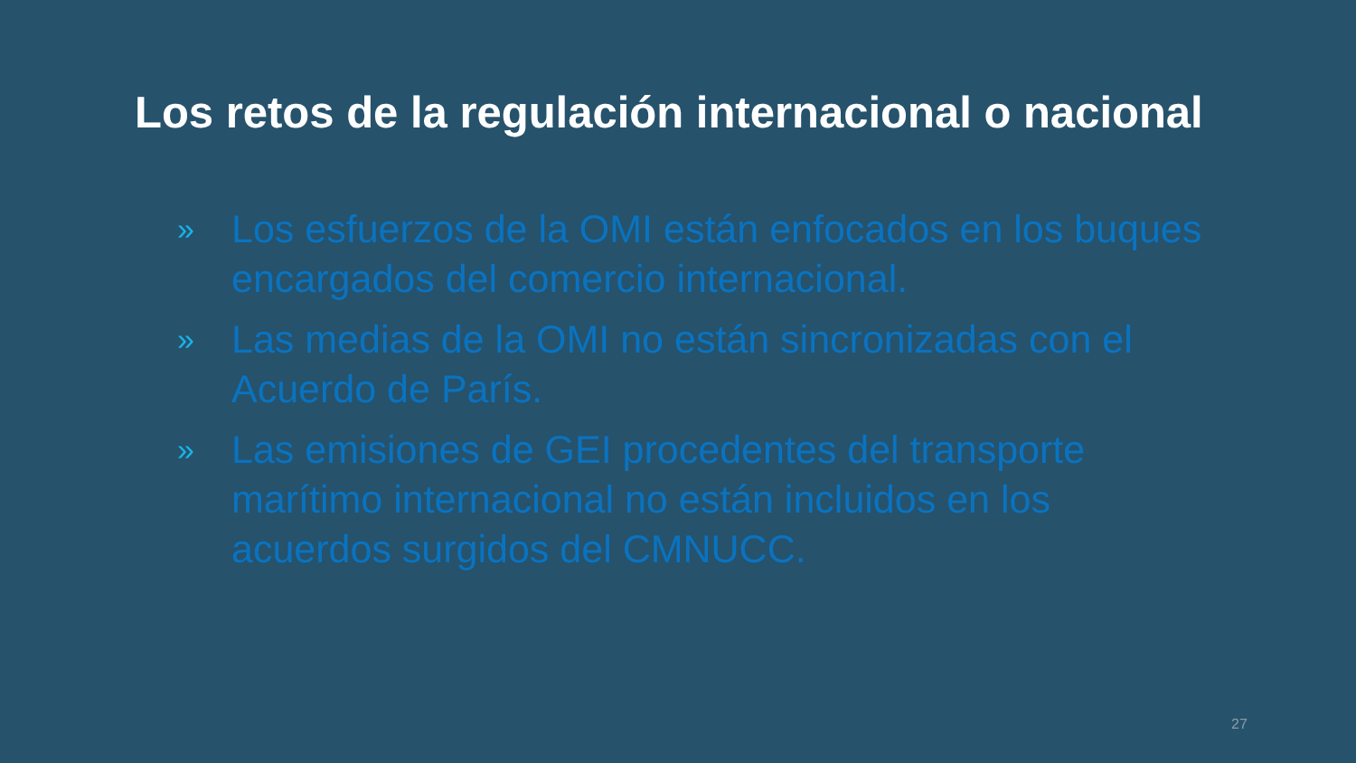Los retos de la regulación internacional o nacional
» Los esfuerzos de la OMI están enfocados en los buques encargados del comercio internacional.
» Las medias de la OMI no están sincronizadas con el Acuerdo de París.
» Las emisiones de GEI procedentes del transporte marítimo internacional no están incluidos en los acuerdos surgidos del CMNUCC.
27